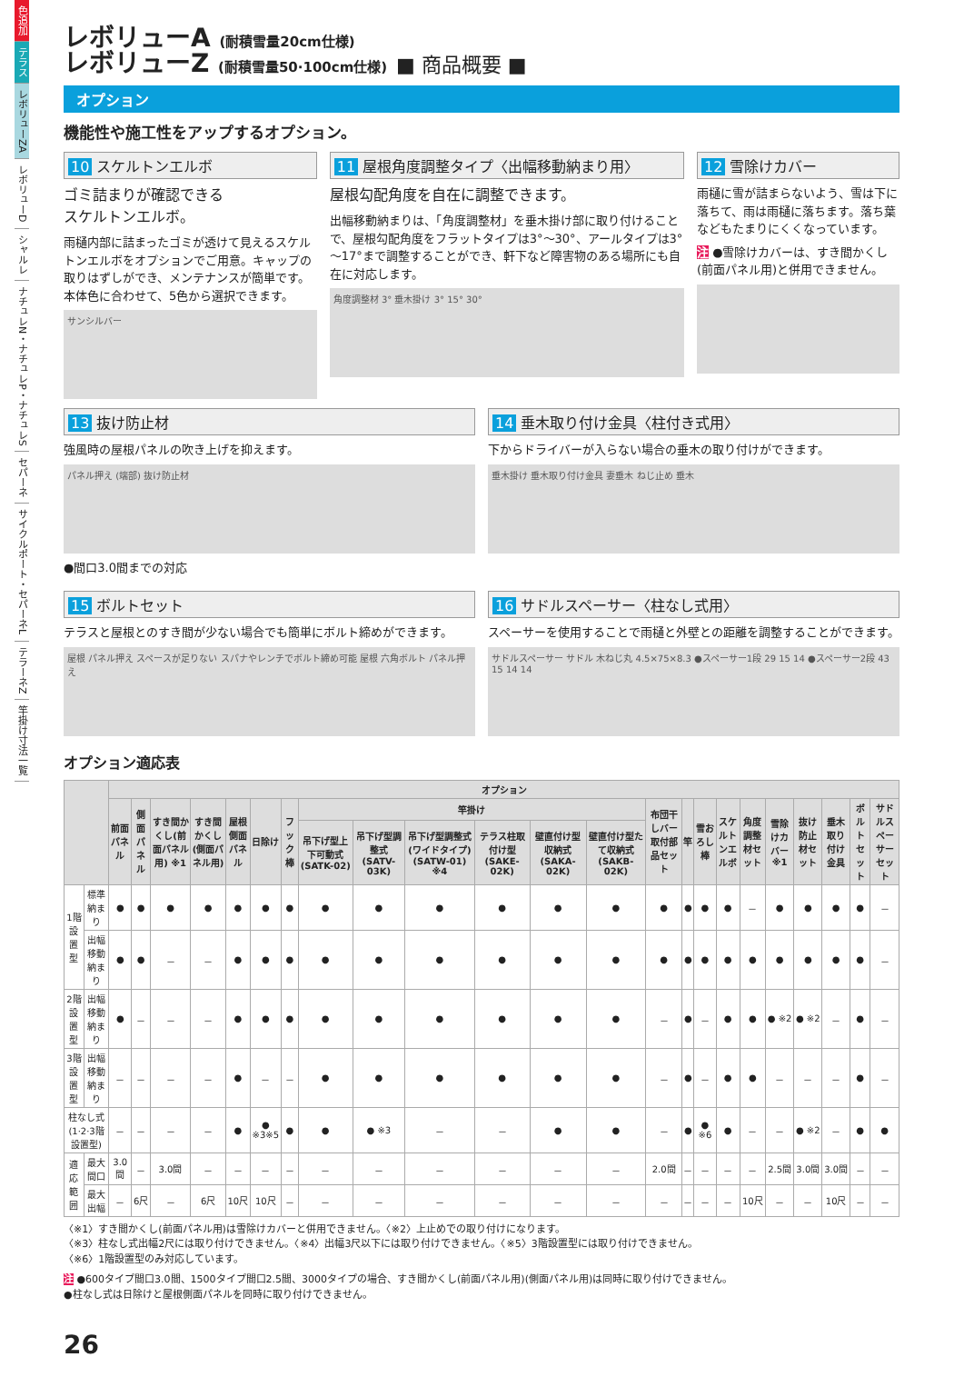色追加
テラス
レボリューZA
レボリューD
シャルレ
ナチュレN・ナチュレP・ナチュレS
セパーネ
サイクルポート・セパーネL
テラーネZ
竿掛け寸法一覧
レボリューA (耐積雪量20cm仕様)
レボリューZ (耐積雪量50·100cm仕様) ■ 商品概要 ■
オプション
機能性や施工性をアップするオプション。
10 スケルトンエルボ
ゴミ詰まりが確認できる
スケルトンエルボ。
雨樋内部に詰まったゴミが透けて見えるスケルトンエルボをオプションでご用意。キャップの取りはずしができ、メンテナンスが簡単です。本体色に合わせて、5色から選択できます。
サンシルバー
11 屋根角度調整タイプ〈出幅移動納まり用〉
屋根勾配角度を自在に調整できます。
出幅移動納まりは、「角度調整材」を垂木掛け部に取り付けることで、屋根勾配角度をフラットタイプは3°～30°、アールタイプは3°～17°まで調整することができ、軒下など障害物のある場所にも自在に対応します。
角度調整材 3° 垂木掛け 3° 15° 30°
12 雪除けカバー
雨樋に雪が詰まらないよう、雪は下に落ちて、雨は雨樋に落ちます。落ち葉などもたまりにくくなっています。
注 ●雪除けカバーは、すき間かくし(前面パネル用)と併用できません。
13 抜け防止材
強風時の屋根パネルの吹き上げを抑えます。
パネル押え (端部) 抜け防止材
●間口3.0間までの対応
14 垂木取り付け金具〈柱付き式用〉
下からドライバーが入らない場合の垂木の取り付けができます。
垂木掛け 垂木取り付け金具 妻垂木 ねじ止め 垂木
15 ボルトセット
テラスと屋根とのすき間が少ない場合でも簡単にボルト締めができます。
屋根 パネル押え スペースが足りない スパナやレンチでボルト締め可能 屋根 六角ボルト パネル押え
16 サドルスペーサー〈柱なし式用〉
スペーサーを使用することで雨樋と外壁との距離を調整することができます。
サドルスペーサー サドル 木ねじ丸 4.5×75×8.3 ●スペーサー1段 29 15 14 ●スペーサー2段 43 15 14 14
オプション適応表
| | | オプション | | | | | | | | | | | | | | | | | | | | | | |
| --- | --- | --- | --- | --- | --- | --- | --- | --- | --- | --- | --- | --- | --- | --- | --- | --- | --- | --- | --- | --- | --- | --- | --- | --- |
| | | 前面パネル | 側面パネル | すき間かくし(前面パネル用) ※1 | すき間かくし(側面パネル用) | 屋根側面パネル | 日除け | フック棒 | 竿掛け | | | | | | 布団干しバー取付部品セット | 竿 | 雪おろし棒 | スケルトンエルボ | 角度調整材セット | 雪除けカバー ※1 | 抜け防止材セット | 垂木取り付け金具 | ボルトセット | サドルスペーサーセット |
| | | | | | | | | | 吊下げ型上下可動式(SATK-02) | 吊下げ型調整式(SATV-03K) | 吊下げ型調整式(ワイドタイプ)(SATW-01) ※4 | テラス柱取付け型(SAKE-02K) | 壁直付け型収納式(SAKA-02K) | 壁直付け型たて収納式(SAKB-02K) | | | | | | | | | | |
| 1階設置型 | 標準納まり | ● | ● | ● | ● | ● | ● | ● | ● | ● | ● | ● | ● | ● | ● | ● | ● | ● | － | ● | ● | ● | ● | － |
| | 出幅移動納まり | ● | ● | － | － | ● | ● | ● | ● | ● | ● | ● | ● | ● | ● | ● | ● | ● | ● | ● | ● | ● | ● | － |
| 2階設置型 | 出幅移動納まり | ● | － | － | － | ● | ● | ● | ● | ● | ● | ● | ● | ● | － | ● | － | ● | ● | ● ※2 | ● ※2 | － | ● | － |
| 3階設置型 | 出幅移動納まり | － | － | － | － | ● | － | － | ● | ● | ● | ● | ● | ● | － | ● | － | ● | ● | － | － | － | ● | － |
| 柱なし式(1·2·3階設置型) | | － | － | － | － | ● | ● ※3※5 | ● | ● | ● ※3 | － | － | ● | ● | － | ● | ● ※6 | ● | － | － | ● ※2 | － | ● | ● |
| 適応範囲 | 最大間口 | 3.0間 | － | 3.0間 | － | － | － | － | － | － | － | － | － | － | 2.0間 | － | － | － | － | 2.5間 | 3.0間 | 3.0間 | － | － |
| | 最大出幅 | － | 6尺 | － | 6尺 | 10尺 | 10尺 | － | － | － | － | － | － | － | － | － | － | － | 10尺 | － | － | 10尺 | － | － |
〈※1〉すき間かくし(前面パネル用)は雪除けカバーと併用できません。〈※2〉上止めでの取り付けになります。
〈※3〉柱なし式出幅2尺には取り付けできません。〈※4〉出幅3尺以下には取り付けできません。〈※5〉3階設置型には取り付けできません。
〈※6〉1階設置型のみ対応しています。
注 ●600タイプ間口3.0間、1500タイプ間口2.5間、3000タイプの場合、すき間かくし(前面パネル用)(側面パネル用)は同時に取り付けできません。
●柱なし式は日除けと屋根側面パネルを同時に取り付けできません。
26